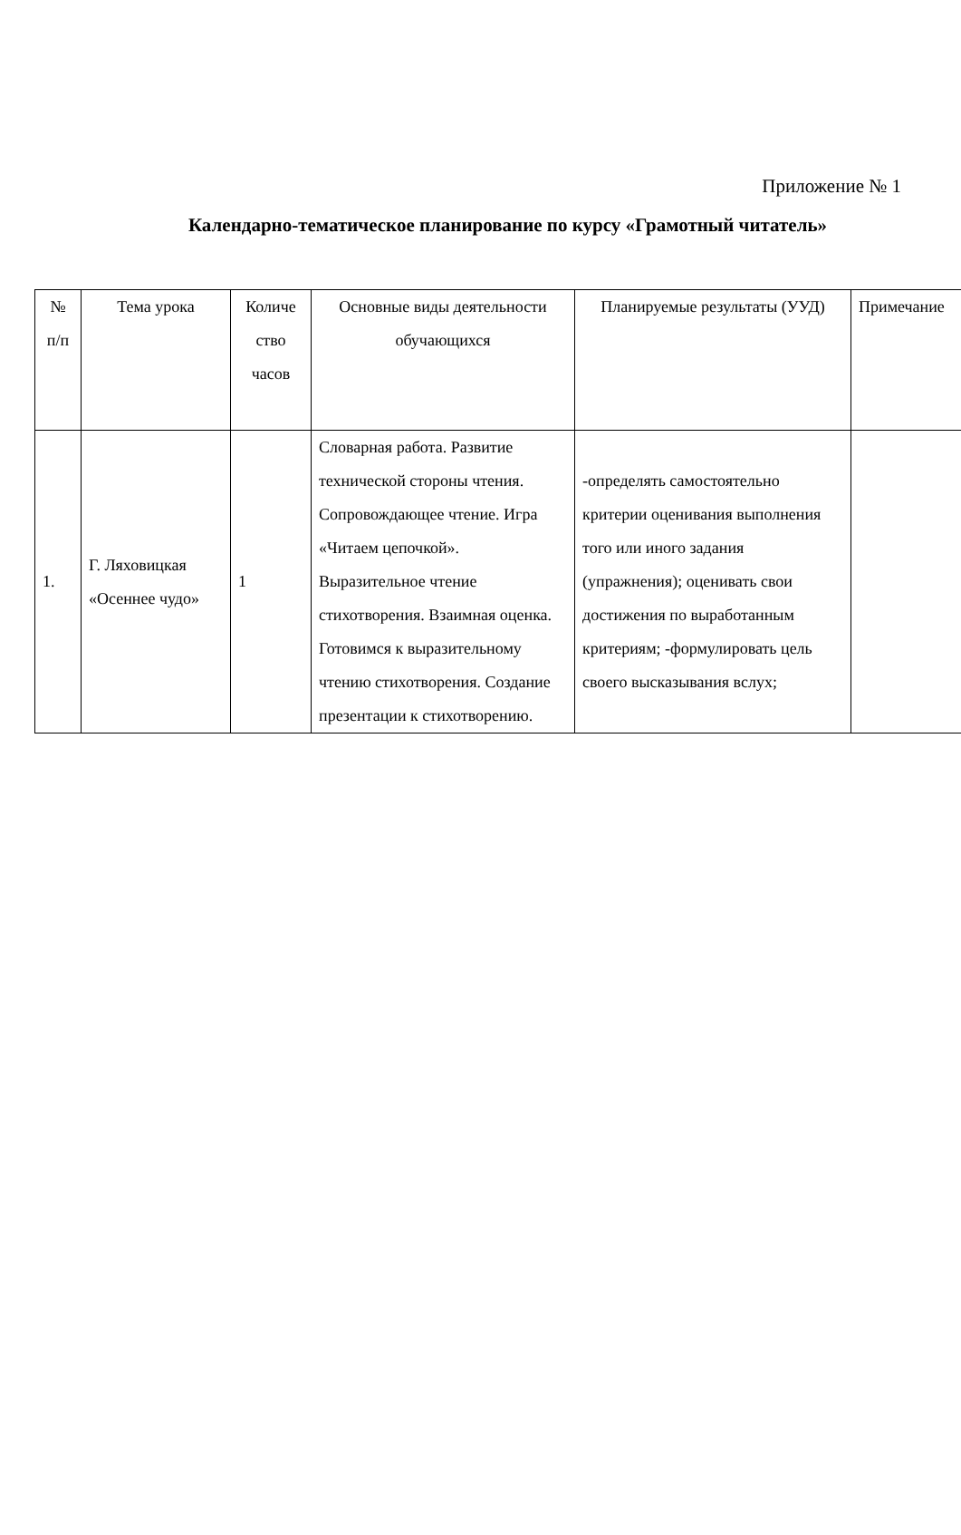Приложение № 1
Календарно-тематическое планирование по курсу «Грамотный читатель»
| № п/п | Тема урока | Количе ство часов | Основные виды деятельности обучающихся | Планируемые результаты (УУД) | Примечание |
| 1. | Г. Ляховицкая «Осеннее чудо» | 1 | Словарная работа. Развитие технической стороны чтения. Сопровождающее чтение. Игра «Читаем цепочкой». Выразительное чтение стихотворения. Взаимная оценка. Готовимся к выразительному чтению стихотворения. Создание презентации к стихотворению. | -определять самостоятельно критерии оценивания выполнения того или иного задания (упражнения); оценивать свои достижения по выработанным критериям; -формулировать цель своего высказывания вслух; | |